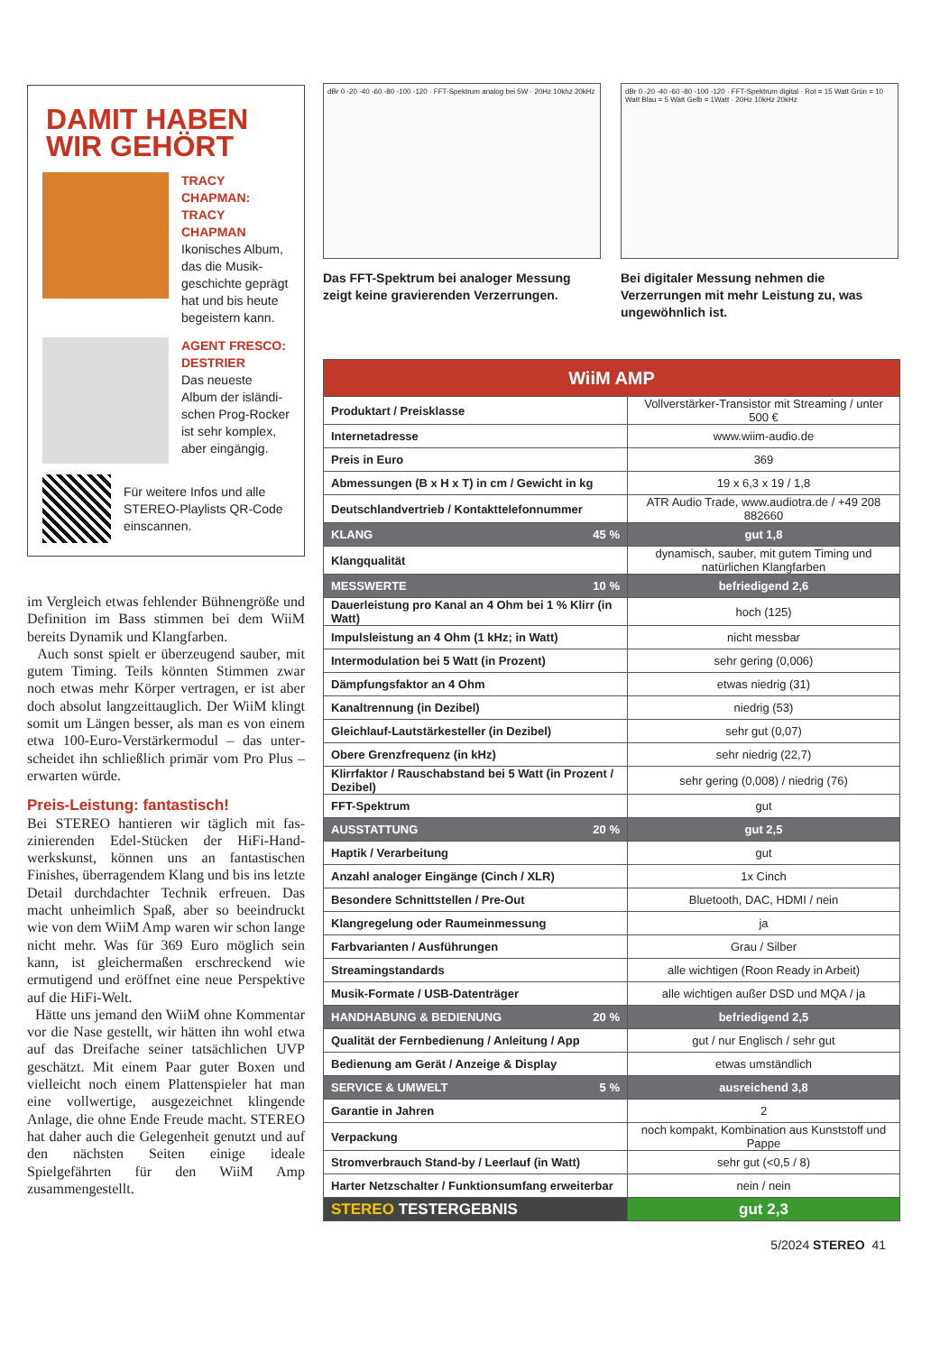DAMIT HABEN WIR GEHÖRT
TRACY CHAPMAN: TRACY CHAPMAN
Ikonisches Album, das die Musik­geschichte geprägt hat und bis heute begeistern kann.
AGENT FRESCO: DESTRIER
Das neueste Album der isländi­schen Prog-Rocker ist sehr komplex, aber eingängig.
Für weitere Infos und alle STEREO-Playlists QR-Code einscannen.
im Vergleich etwas fehlender Bühnengröße und Definition im Bass stimmen bei dem WiiM bereits Dynamik und Klangfarben.
Auch sonst spielt er überzeugend sauber, mit gutem Timing. Teils könnten Stimmen zwar noch etwas mehr Körper vertragen, er ist aber doch absolut lang­zeittauglich. Der WiiM klingt somit um Längen besser, als man es von einem etwa 100-Euro-Verstärkermodul – das unter­scheidet ihn schließlich primär vom Pro Plus – erwarten würde.
Preis-Leistung: fantastisch!
Bei STEREO hantieren wir täglich mit fas­zinierenden Edel-Stücken der HiFi-Hand­werkskunst, können uns an fantastischen Finishes, überragendem Klang und bis ins letzte Detail durchdachter Technik erfreu­en. Das macht unheimlich Spaß, aber so beeindruckt wie von dem WiiM Amp waren wir schon lange nicht mehr. Was für 369 Euro möglich sein kann, ist gleichermaßen er­schreckend wie ermutigend und eröffnet eine neue Perspektive auf die HiFi-Welt.
Hätte uns jemand den WiiM ohne Kom­mentar vor die Nase gestellt, wir hätten ihn wohl etwa auf das Dreifache seiner tatsäch­lichen UVP geschätzt. Mit einem Paar guter Boxen und vielleicht noch einem Platten­spieler hat man eine vollwertige, ausge­zeichnet klingende Anlage, die ohne Ende Freude macht. STEREO hat daher auch die Gelegenheit genutzt und auf den nächsten Seiten einige ideale Spielgefährten für den WiiM Amp zusammengestellt.
dBr 0 -20 -40 -60 -80 -100 -120 · FFT-Spektrum analog bei 5W · 20Hz 10khz 20kHz
Das FFT-Spektrum bei analoger Messung zeigt keine gravierenden Verzerrungen.
dBr 0 -20 -40 -60 -80 -100 -120 · FFT-Spektrum digital · Rot = 15 Watt Grün = 10 Watt Blau = 5 Watt Gelb = 1Watt · 20Hz 10kHz 20kHz
Bei digitaler Messung nehmen die Verzerrungen mit mehr Leistung zu, was ungewöhnlich ist.
| WiiM AMP | |
| --- | --- |
| Produktart / Preisklasse | Vollverstärker-Transistor mit Streaming / unter 500 € |
| Internetadresse | www.wiim-audio.de |
| Preis in Euro | 369 |
| Abmessungen (B x H x T) in cm / Gewicht in kg | 19 x 6,3 x 19 / 1,8 |
| Deutschlandvertrieb / Kontakttelefonnummer | ATR Audio Trade, www.audiotra.de / +49 208 882660 |
| KLANG 45 % | gut 1,8 |
| Klangqualität | dynamisch, sauber, mit gutem Timing und natürlichen Klangfarben |
| MESSWERTE 10 % | befriedigend 2,6 |
| Dauerleistung pro Kanal an 4 Ohm bei 1 % Klirr (in Watt) | hoch (125) |
| Impulsleistung an 4 Ohm (1 kHz; in Watt) | nicht messbar |
| Intermodulation bei 5 Watt (in Prozent) | sehr gering (0,006) |
| Dämpfungsfaktor an 4 Ohm | etwas niedrig (31) |
| Kanaltrennung (in Dezibel) | niedrig (53) |
| Gleichlauf-Lautstärkesteller (in Dezibel) | sehr gut (0,07) |
| Obere Grenzfrequenz (in kHz) | sehr niedrig (22,7) |
| Klirrfaktor / Rauschabstand bei 5 Watt (in Prozent / Dezibel) | sehr gering (0,008) / niedrig (76) |
| FFT-Spektrum | gut |
| AUSSTATTUNG 20 % | gut 2,5 |
| Haptik / Verarbeitung | gut |
| Anzahl analoger Eingänge (Cinch / XLR) | 1x Cinch |
| Besondere Schnittstellen / Pre-Out | Bluetooth, DAC, HDMI / nein |
| Klangregelung oder Raumeinmessung | ja |
| Farbvarianten / Ausführungen | Grau / Silber |
| Streamingstandards | alle wichtigen (Roon Ready in Arbeit) |
| Musik-Formate / USB-Datenträger | alle wichtigen außer DSD und MQA / ja |
| HANDHABUNG & BEDIENUNG 20 % | befriedigend 2,5 |
| Qualität der Fernbedienung / Anleitung / App | gut / nur Englisch / sehr gut |
| Bedienung am Gerät / Anzeige & Display | etwas umständlich |
| SERVICE & UMWELT 5 % | ausreichend 3,8 |
| Garantie in Jahren | 2 |
| Verpackung | noch kompakt, Kombination aus Kunststoff und Pappe |
| Stromverbrauch Stand-by / Leerlauf (in Watt) | sehr gut (<0,5 / 8) |
| Harter Netzschalter / Funktionsumfang erweiterbar | nein / nein |
| STEREO TESTERGEBNIS | gut 2,3 |
5/2024 STEREO 41